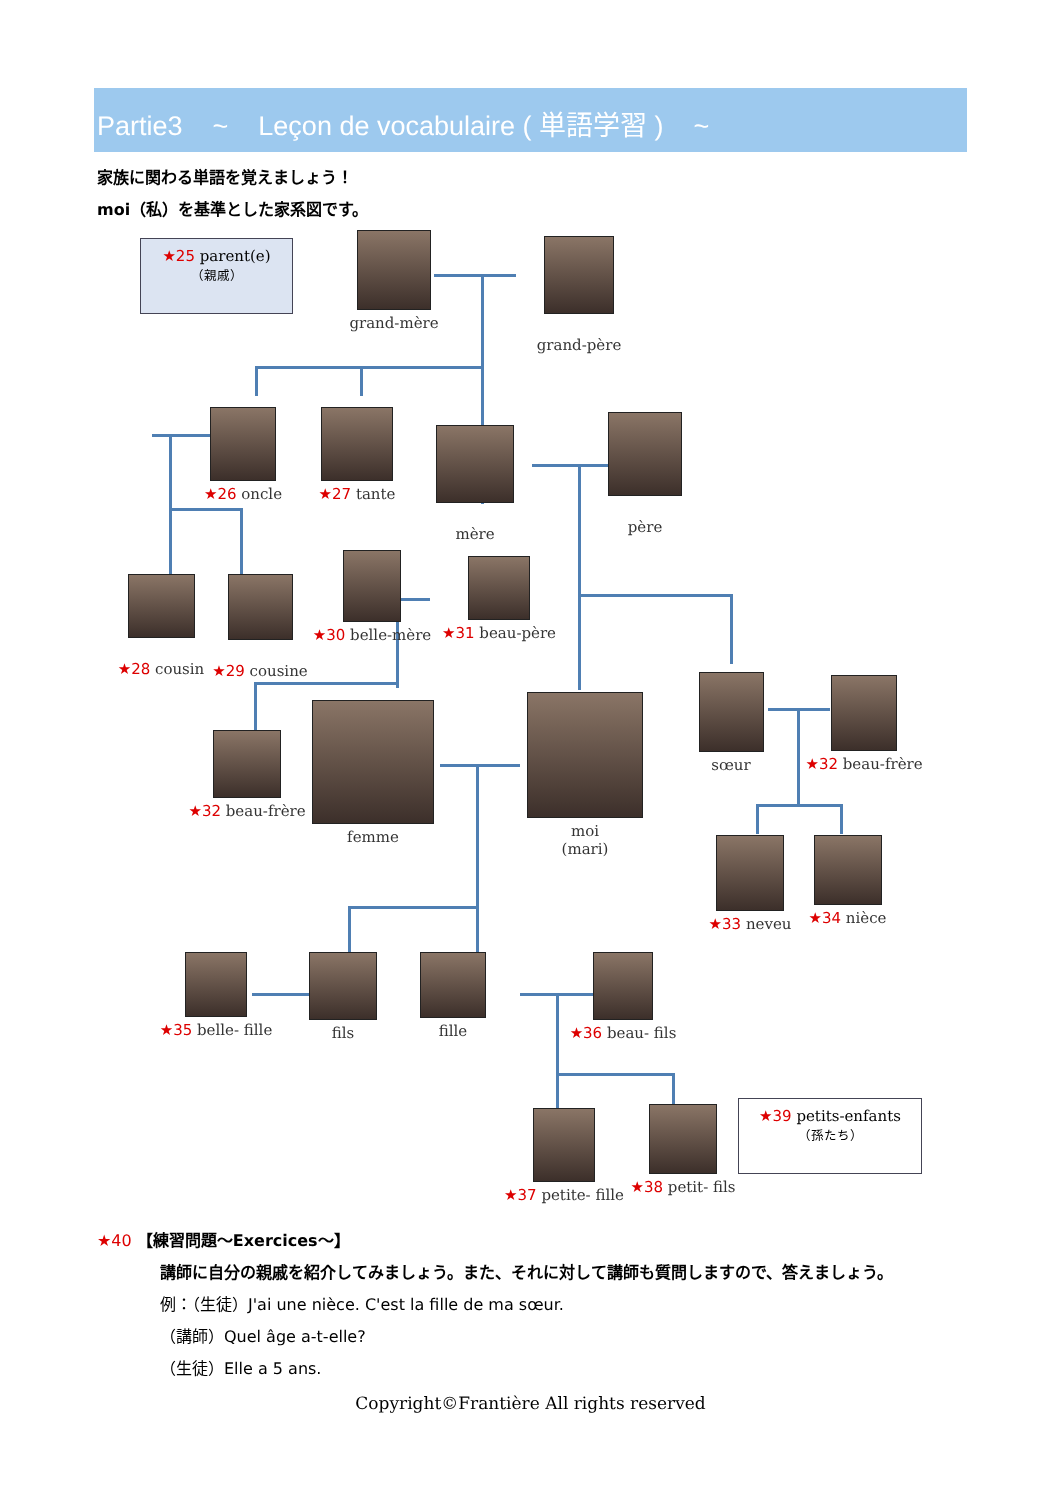Partie3 ~ Leçon de vocabulaire ( 単語学習 ) ~
家族に関わる単語を覚えましょう！
moi（私）を基準とした家系図です。
★25 parent(e)
（親戚）
grand-mère
grand-père
★26 oncle ★27 tante
mère
père
★28 cousin
★29 cousine
★30 belle-mère
★31 beau-père
★32 beau-frère
femme
moi
(mari)
sœur
★32 beau-frère
★33 neveu ★34 nièce
★35 belle- fille
fils fille ★36 beau- fils
★37 petite- fille
★38 petit- fils
★39 petits-enfants
（孫たち）
★40 【練習問題～Exercices～】
講師に自分の親戚を紹介してみましょう。また、それに対して講師も質問しますので、答えましょう。
例：（生徒）J'ai une nièce. C'est la fille de ma sœur.
（講師）Quel âge a-t-elle?
（生徒）Elle a 5 ans.
Copyright©Frantière All rights reserved